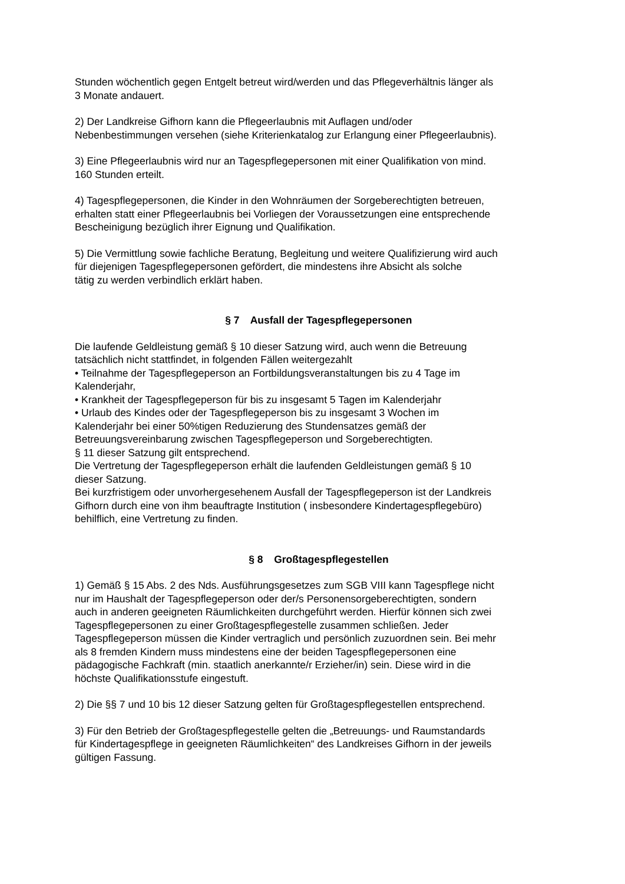Stunden wöchentlich gegen Entgelt betreut wird/werden und das Pflegeverhältnis länger als
3 Monate andauert.
2) Der Landkreise Gifhorn kann die Pflegeerlaubnis mit Auflagen und/oder
Nebenbestimmungen versehen (siehe Kriterienkatalog zur Erlangung einer Pflegeerlaubnis).
3) Eine Pflegeerlaubnis wird nur an Tagespflegepersonen mit einer Qualifikation von mind.
160 Stunden erteilt.
4) Tagespflegepersonen, die Kinder in den Wohnräumen der Sorgeberechtigten betreuen,
erhalten statt einer Pflegeerlaubnis bei Vorliegen der Voraussetzungen eine entsprechende
Bescheinigung bezüglich ihrer Eignung und Qualifikation.
5) Die Vermittlung sowie fachliche Beratung, Begleitung und weitere Qualifizierung wird auch
für diejenigen Tagespflegepersonen gefördert, die mindestens ihre Absicht als solche
tätig zu werden verbindlich erklärt haben.
§ 7 Ausfall der Tagespflegepersonen
Die laufende Geldleistung gemäß § 10 dieser Satzung wird, auch wenn die Betreuung
tatsächlich nicht stattfindet, in folgenden Fällen weitergezahlt
• Teilnahme der Tagespflegeperson an Fortbildungsveranstaltungen bis zu 4 Tage im
Kalenderjahr,
• Krankheit der Tagespflegeperson für bis zu insgesamt 5 Tagen im Kalenderjahr
• Urlaub des Kindes oder der Tagespflegeperson bis zu insgesamt 3 Wochen im
Kalenderjahr bei einer 50%tigen Reduzierung des Stundensatzes gemäß der
Betreuungsvereinbarung zwischen Tagespflegeperson und Sorgeberechtigten.
§ 11 dieser Satzung gilt entsprechend.
Die Vertretung der Tagespflegeperson erhält die laufenden Geldleistungen gemäß § 10
dieser Satzung.
Bei kurzfristigem oder unvorhergesehenem Ausfall der Tagespflegeperson ist der Landkreis
Gifhorn durch eine von ihm beauftragte Institution ( insbesondere Kindertagespflegebüro)
behilflich, eine Vertretung zu finden.
§ 8 Großtagespflegestellen
1) Gemäß § 15 Abs. 2 des Nds. Ausführungsgesetzes zum SGB VIII kann Tagespflege nicht
nur im Haushalt der Tagespflegeperson oder der/s Personensorgeberechtigten, sondern
auch in anderen geeigneten Räumlichkeiten durchgeführt werden. Hierfür können sich zwei
Tagespflegepersonen zu einer Großtagespflegestelle zusammen schließen. Jeder
Tagespflegeperson müssen die Kinder vertraglich und persönlich zuzuordnen sein. Bei mehr
als 8 fremden Kindern muss mindestens eine der beiden Tagespflegepersonen eine
pädagogische Fachkraft (min. staatlich anerkannte/r Erzieher/in) sein. Diese wird in die
höchste Qualifikationsstufe eingestuft.
2) Die §§ 7 und 10 bis 12 dieser Satzung gelten für Großtagespflegestellen entsprechend.
3) Für den Betrieb der Großtagespflegestelle gelten die „Betreuungs- und Raumstandards
für Kindertagespflege in geeigneten Räumlichkeiten“ des Landkreises Gifhorn in der jeweils
gültigen Fassung.